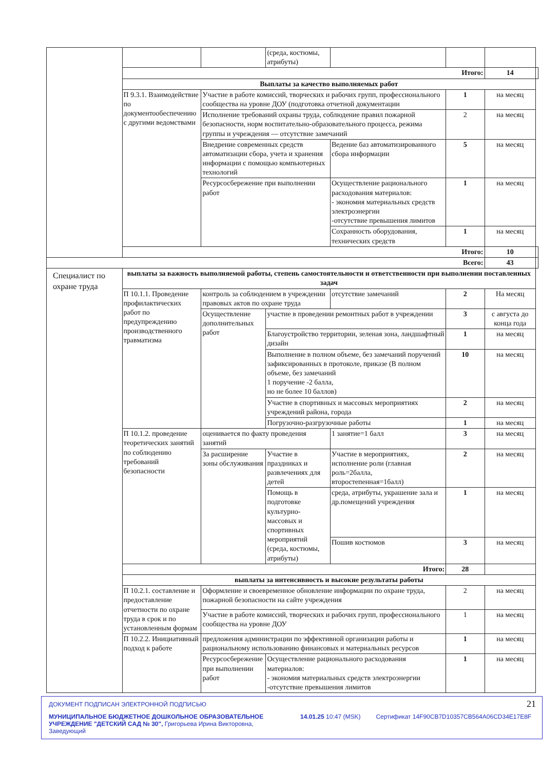| | | | (среда, костюмы, атрибуты) | | | | |
| | Итого: | | | | | 14 | |
| | Выплаты за качество выполняемых работ | | | | | | |
| | П 9.3.1. Взаимодействие по документообеспечению с другими ведомствами | Участие в работе комиссий, творческих и рабочих групп, профессионального сообщества на уровне ДОУ (подготовка отчетной документации | | | 1 | на месяц | |
| | | Исполнение требований охраны труда, соблюдение правил пожарной безопасности, норм воспитательно-образовательного процесса, режима группы и учреждения — отсутствие замечаний | | | 2 | на месяц | |
| | | Внедрение современных средств автоматизации сбора, учета и хранения информации с помощью компьютерных технологий | | Ведение баз автоматизированного сбора информации | 5 | на месяц | |
| | | Ресурсосбережение при выполнении работ | | Осуществление рационального расходования материалов: - экономия материальных средств электроэнергии -отсутствие превышения лимитов | 1 | на месяц | |
| | | | | Сохранность оборудования, технических средств | 1 | на месяц | |
| | Итого: | | | | | 10 | |
| Всего: | | | | | | 43 | |
| Специалист по охране труда | выплаты за важность выполняемой работы, степень самостоятельности и ответственности при выполнении поставленных задач | | | | | | |
| | П 10.1.1. Проведение профилактических работ по предупреждению производственного травматизма | контроль за соблюдением в учреждении правовых актов по охране труда | | отсутствие замечаний | 2 | На месяц | |
| | | Осуществление дополнительных работ | участие в проведении ремонтных работ в учреждении | | 3 | с августа до конца года | |
| | | | Благоустройство территории, зеленая зона, ландшафтный дизайн | | 1 | на месяц | |
| | | | Выполнение в полном объеме, без замечаний поручений зафиксированных в протоколе, приказе (В полном объеме, без замечаний 1 поручение -2 балла, но не более 10 баллов) | | 10 | на месяц | |
| | | | Участие в спортивных и массовых мероприятиях учреждений района, города | | 2 | на месяц | |
| | | | Погрузочно-разгрузочные работы | | 1 | на месяц | |
| | П 10.1.2. проведение теоретических занятий по соблюдению требований безопасности | оценивается по факту проведения занятий | | 1 занятие=1 балл | 3 | на месяц | |
| | | За расширение зоны обслуживания | Участие в праздниках и развлечениях для детей | Участие в мероприятиях, исполнение роли (главная роль=2балла, второстепенная=1балл) | 2 | на месяц | |
| | | | Помощь в подготовке культурно-массовых и спортивных мероприятий (среда, костюмы, атрибуты) | среда, атрибуты, украшение зала и др.помещений учреждения | 1 | на месяц | |
| | | | | Пошив костюмов | 3 | на месяц | |
| | Итого: | | | | 28 | | |
| | выплаты за интенсивность и высокие результаты работы | | | | | | |
| | П 10.2.1. составление и предоставление отчетности по охране труда в срок и по установленным формам | Оформление и своевременное обновление информации по охране труда, пожарной безопасности на сайте учреждения | | | 2 | на месяц | |
| | | Участие в работе комиссий, творческих и рабочих групп, профессионального сообщества на уровне ДОУ | | | 1 | на месяц | |
| | П 10.2.2. Инициативный подход к работе | предложения администрации по эффективной организации работы и рациональному использованию финансовых и материальных ресурсов | | | 1 | на месяц | |
| | | Ресурсосбережение при выполнении работ | Осуществление рационального расходования материалов: - экономия материальных средств электроэнергии -отсутствие превышения лимитов | | 1 | на месяц | |
21
ДОКУМЕНТ ПОДПИСАН ЭЛЕКТРОННОЙ ПОДПИСЬЮ
МУНИЦИПАЛЬНОЕ БЮДЖЕТНОЕ ДОШКОЛЬНОЕ ОБРАЗОВАТЕЛЬНОЕ УЧРЕЖДЕНИЕ "ДЕТСКИЙ САД № 30", Григорьева Ирина Викторовна, Заведующий
14.01.25 10:47 (MSK) Сертификат 14F90CB7D10357CB564A06CD34E17E8F